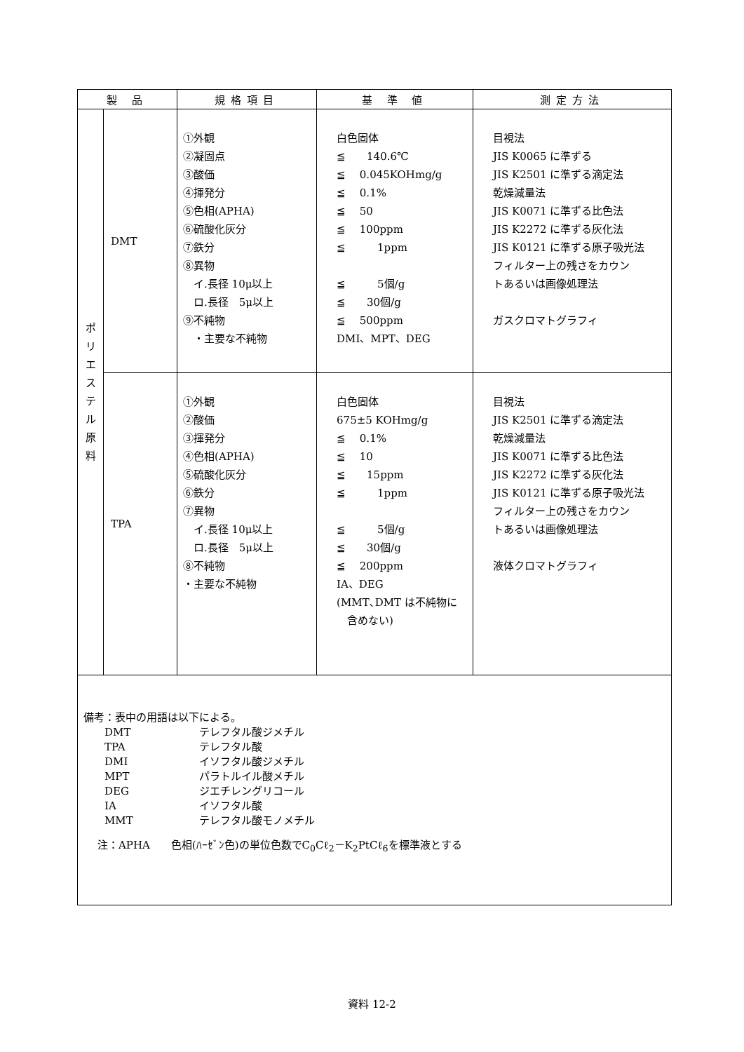| 製 品 | | 規格項目 | 基 準 値 | 測定方法 |
| --- | --- | --- | --- | --- |
| ポ リ エ ス テ ル 原 料 | DMT | ①外観 ②凝固点 ③酸価 ④揮発分 ⑤色相(APHA) ⑥硫酸化灰分 ⑦鉄分 ⑧異物 イ.長径 10μ以上 ロ.長径 5μ以上 ⑨不純物 ・主要な不純物 | 白色固体 ≦ 140.6℃ ≦ 0.045KOHmg/g ≦ 0.1% ≦ 50 ≦ 100ppm ≦ 1ppm ≦ 5個/g ≦ 30個/g ≦ 500ppm DMI、MPT、DEG | 目視法 JIS K0065 に準ずる JIS K2501 に準ずる滴定法 乾燥減量法 JIS K0071 に準ずる比色法 JIS K2272 に準ずる灰化法 JIS K0121 に準ずる原子吸光法 フィルター上の残さをカウン トあるいは画像処理法 ガスクロマトグラフィ |
| | TPA | ①外観 ②酸価 ③揮発分 ④色相(APHA) ⑤硫酸化灰分 ⑥鉄分 ⑦異物 イ.長径 10μ以上 ロ.長径 5μ以上 ⑧不純物 ・主要な不純物 | 白色固体 675±5 KOHmg/g ≦ 0.1% ≦ 10 ≦ 15ppm ≦ 1ppm ≦ 5個/g ≦ 30個/g ≦ 200ppm IA、DEG (MMT､DMT は不純物に 含めない) | 目視法 JIS K2501 に準ずる滴定法 乾燥減量法 JIS K0071 に準ずる比色法 JIS K2272 に準ずる灰化法 JIS K0121 に準ずる原子吸光法 フィルター上の残さをカウン トあるいは画像処理法 液体クロマトグラフィ |
| 備考：表中の用語は以下による。 DMT テレフタル酸ジメチル TPA テレフタル酸 DMI イソフタル酸ジメチル MPT パラトルイル酸メチル DEG ジエチレングリコール IA イソフタル酸 MMT テレフタル酸モノメチル 注：APHA 色相(ﾊｰｾﾞﾝ色)の単位色数でC<sub>0</sub>Cℓ<sub>2</sub>－K<sub>2</sub>PtCℓ<sub>6</sub>を標準液とする | | | | |
資料 12-2